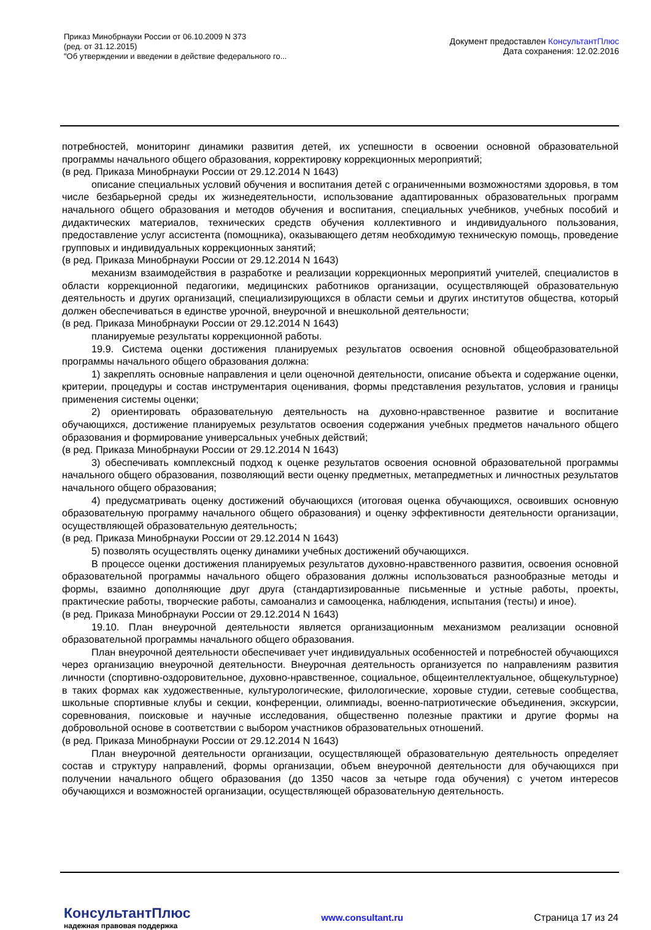Приказ Минобрнауки России от 06.10.2009 N 373
(ред. от 31.12.2015)
"Об утверждении и введении в действие федерального го...
Документ предоставлен КонсультантПлюс
Дата сохранения: 12.02.2016
потребностей, мониторинг динамики развития детей, их успешности в освоении основной образовательной программы начального общего образования, корректировку коррекционных мероприятий;
(в ред. Приказа Минобрнауки России от 29.12.2014 N 1643)
описание специальных условий обучения и воспитания детей с ограниченными возможностями здоровья, в том числе безбарьерной среды их жизнедеятельности, использование адаптированных образовательных программ начального общего образования и методов обучения и воспитания, специальных учебников, учебных пособий и дидактических материалов, технических средств обучения коллективного и индивидуального пользования, предоставление услуг ассистента (помощника), оказывающего детям необходимую техническую помощь, проведение групповых и индивидуальных коррекционных занятий;
(в ред. Приказа Минобрнауки России от 29.12.2014 N 1643)
механизм взаимодействия в разработке и реализации коррекционных мероприятий учителей, специалистов в области коррекционной педагогики, медицинских работников организации, осуществляющей образовательную деятельность и других организаций, специализирующихся в области семьи и других институтов общества, который должен обеспечиваться в единстве урочной, внеурочной и внешкольной деятельности;
(в ред. Приказа Минобрнауки России от 29.12.2014 N 1643)
планируемые результаты коррекционной работы.
19.9. Система оценки достижения планируемых результатов освоения основной общеобразовательной программы начального общего образования должна:
1) закреплять основные направления и цели оценочной деятельности, описание объекта и содержание оценки, критерии, процедуры и состав инструментария оценивания, формы представления результатов, условия и границы применения системы оценки;
2) ориентировать образовательную деятельность на духовно-нравственное развитие и воспитание обучающихся, достижение планируемых результатов освоения содержания учебных предметов начального общего образования и формирование универсальных учебных действий;
(в ред. Приказа Минобрнауки России от 29.12.2014 N 1643)
3) обеспечивать комплексный подход к оценке результатов освоения основной образовательной программы начального общего образования, позволяющий вести оценку предметных, метапредметных и личностных результатов начального общего образования;
4) предусматривать оценку достижений обучающихся (итоговая оценка обучающихся, освоивших основную образовательную программу начального общего образования) и оценку эффективности деятельности организации, осуществляющей образовательную деятельность;
(в ред. Приказа Минобрнауки России от 29.12.2014 N 1643)
5) позволять осуществлять оценку динамики учебных достижений обучающихся.
В процессе оценки достижения планируемых результатов духовно-нравственного развития, освоения основной образовательной программы начального общего образования должны использоваться разнообразные методы и формы, взаимно дополняющие друг друга (стандартизированные письменные и устные работы, проекты, практические работы, творческие работы, самоанализ и самооценка, наблюдения, испытания (тесты) и иное).
(в ред. Приказа Минобрнауки России от 29.12.2014 N 1643)
19.10. План внеурочной деятельности является организационным механизмом реализации основной образовательной программы начального общего образования.
План внеурочной деятельности обеспечивает учет индивидуальных особенностей и потребностей обучающихся через организацию внеурочной деятельности. Внеурочная деятельность организуется по направлениям развития личности (спортивно-оздоровительное, духовно-нравственное, социальное, общеинтеллектуальное, общекультурное) в таких формах как художественные, культурологические, филологические, хоровые студии, сетевые сообщества, школьные спортивные клубы и секции, конференции, олимпиады, военно-патриотические объединения, экскурсии, соревнования, поисковые и научные исследования, общественно полезные практики и другие формы на добровольной основе в соответствии с выбором участников образовательных отношений.
(в ред. Приказа Минобрнауки России от 29.12.2014 N 1643)
План внеурочной деятельности организации, осуществляющей образовательную деятельность определяет состав и структуру направлений, формы организации, объем внеурочной деятельности для обучающихся при получении начального общего образования (до 1350 часов за четыре года обучения) с учетом интересов обучающихся и возможностей организации, осуществляющей образовательную деятельность.
КонсультантПлюс
надежная правовая поддержка
www.consultant.ru Страница 17 из 24